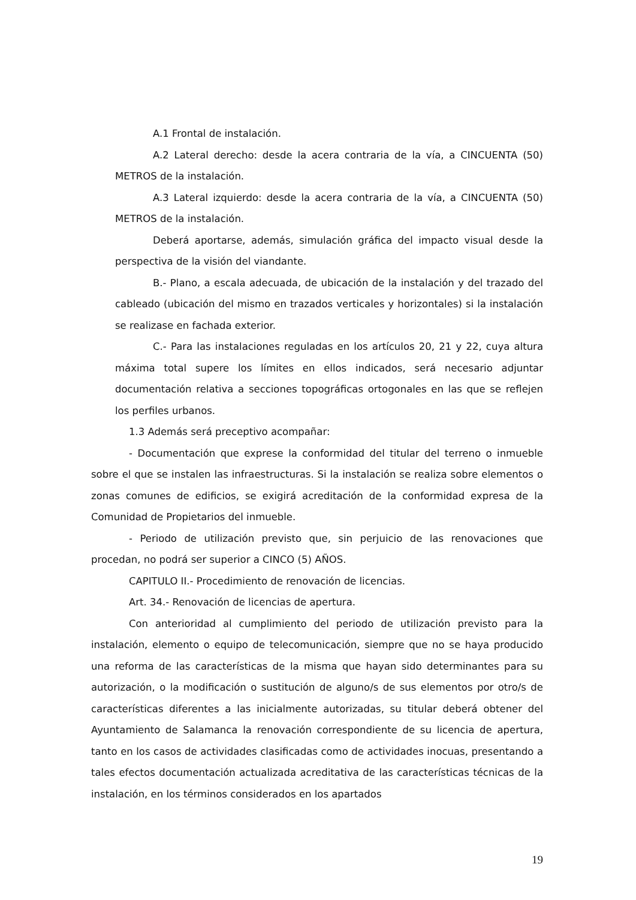A.1 Frontal de instalación.
A.2 Lateral derecho: desde la acera contraria de la vía, a CINCUENTA (50) METROS de la instalación.
A.3 Lateral izquierdo: desde la acera contraria de la vía, a CINCUENTA (50) METROS de la instalación.
Deberá aportarse, además, simulación gráfica del impacto visual desde la perspectiva de la visión del viandante.
B.- Plano, a escala adecuada, de ubicación de la instalación y del trazado del cableado (ubicación del mismo en trazados verticales y horizontales) si la instalación se realizase en fachada exterior.
C.- Para las instalaciones reguladas en los artículos 20, 21 y 22, cuya altura máxima total supere los límites en ellos indicados, será necesario adjuntar documentación relativa a secciones topográficas ortogonales en las que se reflejen los perfiles urbanos.
1.3 Además será preceptivo acompañar:
- Documentación que exprese la conformidad del titular del terreno o inmueble sobre el que se instalen las infraestructuras. Si la instalación se realiza sobre elementos o zonas comunes de edificios, se exigirá acreditación de la conformidad expresa de la Comunidad de Propietarios del inmueble.
- Periodo de utilización previsto que, sin perjuicio de las renovaciones que procedan, no podrá ser superior a CINCO (5) AÑOS.
CAPITULO II.- Procedimiento de renovación de licencias.
Art. 34.- Renovación de licencias de apertura.
Con anterioridad al cumplimiento del periodo de utilización previsto para la instalación, elemento o equipo de telecomunicación, siempre que no se haya producido una reforma de las características de la misma que hayan sido determinantes para su autorización, o la modificación o sustitución de alguno/s de sus elementos por otro/s de características diferentes a las inicialmente autorizadas, su titular deberá obtener del Ayuntamiento de Salamanca la renovación correspondiente de su licencia de apertura, tanto en los casos de actividades clasificadas como de actividades inocuas, presentando a tales efectos documentación actualizada acreditativa de las características técnicas de la instalación, en los términos considerados en los apartados
19